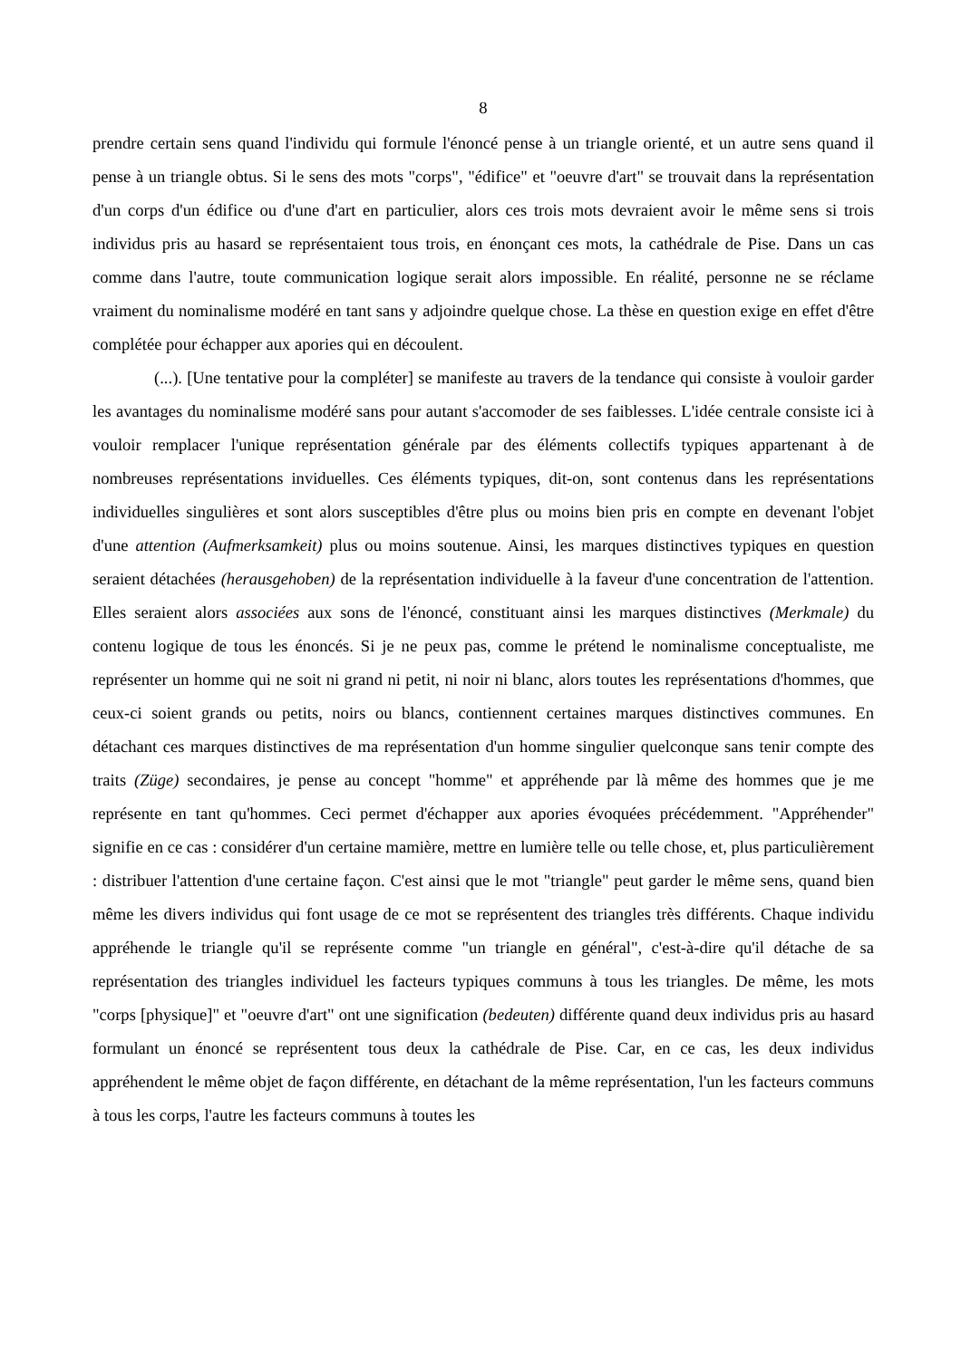8
prendre certain sens quand l'individu qui formule l'énoncé pense à un triangle orienté, et un autre sens quand il pense à un triangle obtus. Si le sens des mots "corps", "édifice" et "oeuvre d'art" se trouvait dans la représentation d'un corps d'un édifice ou d'une d'art en particulier, alors ces trois mots devraient avoir le même sens si trois individus pris au hasard se représentaient tous trois, en énonçant ces mots, la cathédrale de Pise. Dans un cas comme dans l'autre, toute communication logique serait alors impossible. En réalité, personne ne se réclame vraiment du nominalisme modéré en tant sans y adjoindre quelque chose. La thèse en question exige en effet d'être complétée pour échapper aux apories qui en découlent.
(...). [Une tentative pour la compléter] se manifeste au travers de la tendance qui consiste à vouloir garder les avantages du nominalisme modéré sans pour autant s'accomoder de ses faiblesses. L'idée centrale consiste ici à vouloir remplacer l'unique représentation générale par des éléments collectifs typiques appartenant à de nombreuses représentations inviduelles. Ces éléments typiques, dit-on, sont contenus dans les représentations individuelles singulières et sont alors susceptibles d'être plus ou moins bien pris en compte en devenant l'objet d'une attention (Aufmerksamkeit) plus ou moins soutenue. Ainsi, les marques distinctives typiques en question seraient détachées (herausgehoben) de la représentation individuelle à la faveur d'une concentration de l'attention. Elles seraient alors associées aux sons de l'énoncé, constituant ainsi les marques distinctives (Merkmale) du contenu logique de tous les énoncés. Si je ne peux pas, comme le prétend le nominalisme conceptualiste, me représenter un homme qui ne soit ni grand ni petit, ni noir ni blanc, alors toutes les représentations d'hommes, que ceux-ci soient grands ou petits, noirs ou blancs, contiennent certaines marques distinctives communes. En détachant ces marques distinctives de ma représentation d'un homme singulier quelconque sans tenir compte des traits (Züge) secondaires, je pense au concept "homme" et appréhende par là même des hommes que je me représente en tant qu'hommes. Ceci permet d'échapper aux apories évoquées précédemment. "Appréhender" signifie en ce cas : considérer d'un certaine mamière, mettre en lumière telle ou telle chose, et, plus particulièrement : distribuer l'attention d'une certaine façon. C'est ainsi que le mot "triangle" peut garder le même sens, quand bien même les divers individus qui font usage de ce mot se représentent des triangles très différents. Chaque individu appréhende le triangle qu'il se représente comme "un triangle en général", c'est-à-dire qu'il détache de sa représentation des triangles individuel les facteurs typiques communs à tous les triangles. De même, les mots "corps [physique]" et "oeuvre d'art" ont une signification (bedeuten) différente quand deux individus pris au hasard formulant un énoncé se représentent tous deux la cathédrale de Pise. Car, en ce cas, les deux individus appréhendent le même objet de façon différente, en détachant de la même représentation, l'un les facteurs communs à tous les corps, l'autre les facteurs communs à toutes les